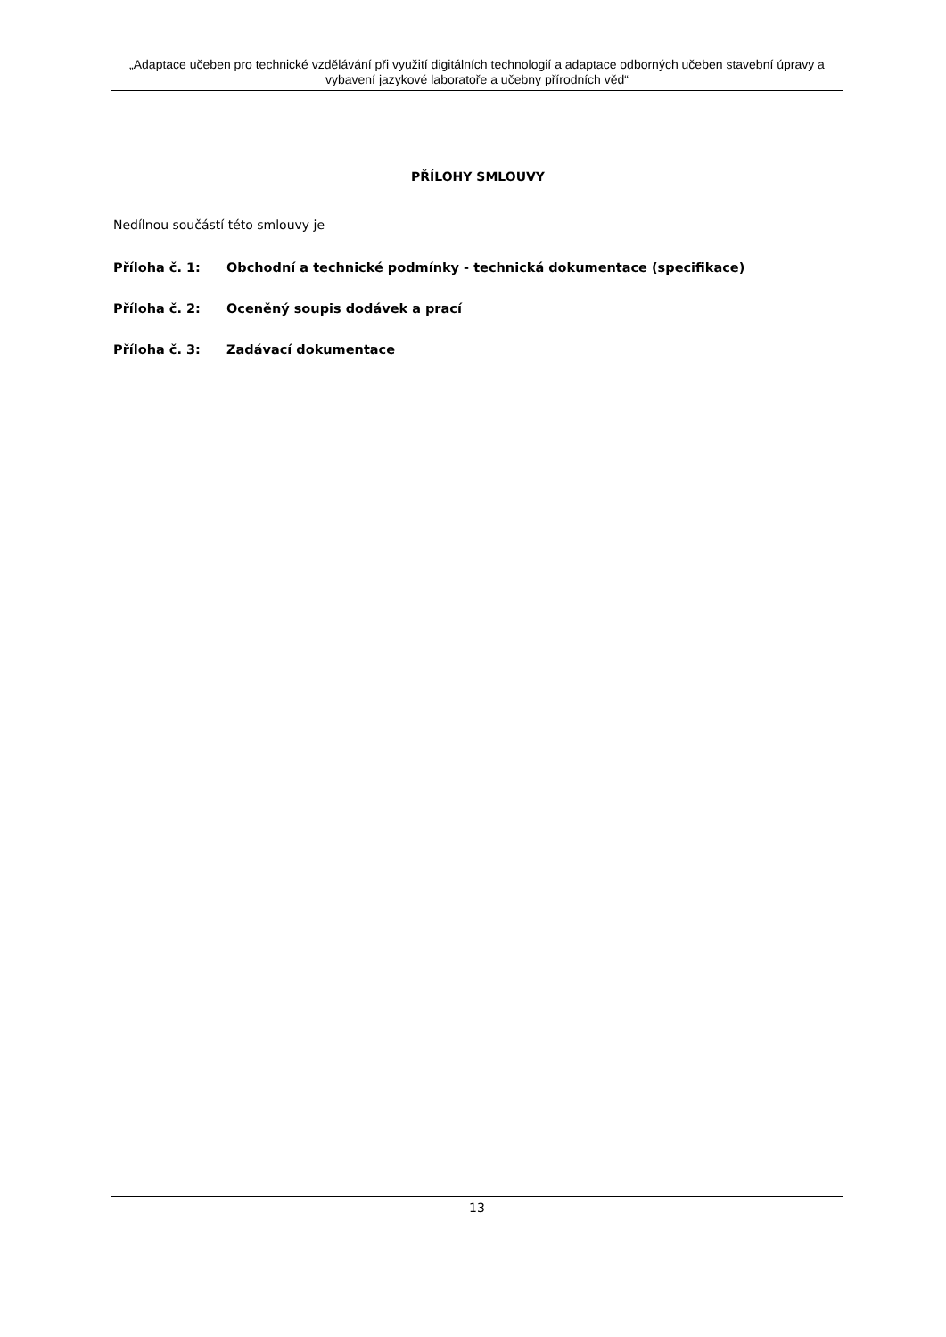„Adaptace učeben pro technické vzdělávání při využití digitálních technologií a adaptace odborných učeben stavební úpravy a vybavení jazykové laboratoře a učebny přírodních věd“
PŘÍLOHY SMLOUVY
Nedílnou součástí této smlouvy je
Příloha č. 1: Obchodní a technické podmínky - technická dokumentace (specifikace)
Příloha č. 2: Oceněný soupis dodávek a prací
Příloha č. 3: Zadávací dokumentace
13